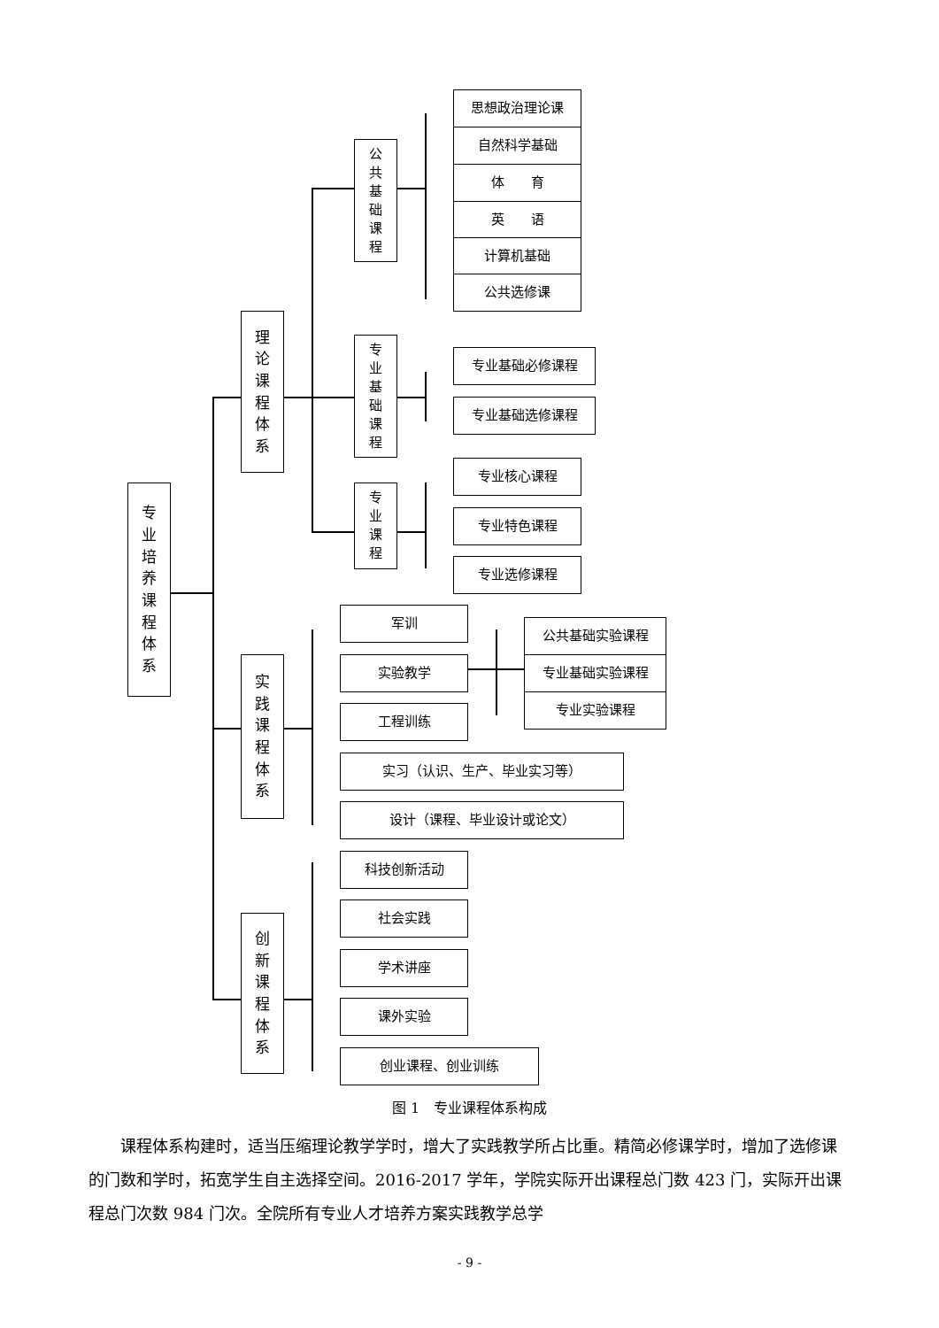专
业
培
养
课
程
体
系
理
论
课
程
体
系
公
共
基
础
课
程
思想政治理论课
自然科学基础
体　　育
英　　语
计算机基础
公共选修课
专
业
基
础
课
程
专业基础必修课程
专业基础选修课程
专
业
课
程
专业核心课程
专业特色课程
专业选修课程
实
践
课
程
体
系
军训
实验教学
公共基础实验课程
专业基础实验课程
专业实验课程
工程训练
实习（认识、生产、毕业实习等）
设计（课程、毕业设计或论文）
创
新
课
程
体
系
科技创新活动
社会实践
学术讲座
课外实验
创业课程、创业训练
图 1　专业课程体系构成
　　课程体系构建时，适当压缩理论教学学时，增大了实践教学所占比重。精简必修课学时，增加了选修课的门数和学时，拓宽学生自主选择空间。2016-2017 学年，学院实际开出课程总门数 423 门，实际开出课程总门次数 984 门次。全院所有专业人才培养方案实践教学总学
- 9 -